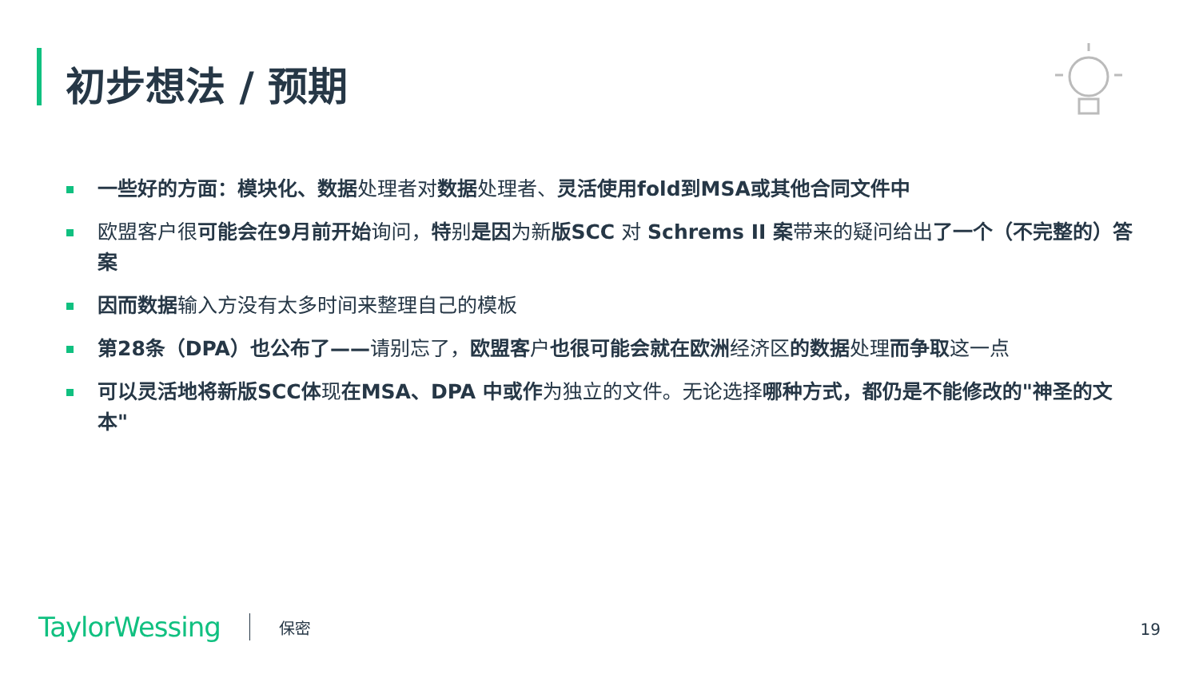初步想法 / 预期
一些好的方面：模块化、数据处理者对数据处理者、灵活使用fold到MSA或其他合同文件中
欧盟客户很可能会在9月前开始询问，特别是因为新版SCC 对 Schrems II 案带来的疑问给出了一个（不完整的）答案
因而数据输入方没有太多时间来整理自己的模板
第28条（DPA）也公布了——请别忘了，欧盟客户也很可能会就在欧洲经济区的数据处理而争取这一点
可以灵活地将新版SCC体现在MSA、DPA 中或作为独立的文件。无论选择哪种方式，都仍是不能修改的"神圣的文本"
TaylorWessing 保密
19